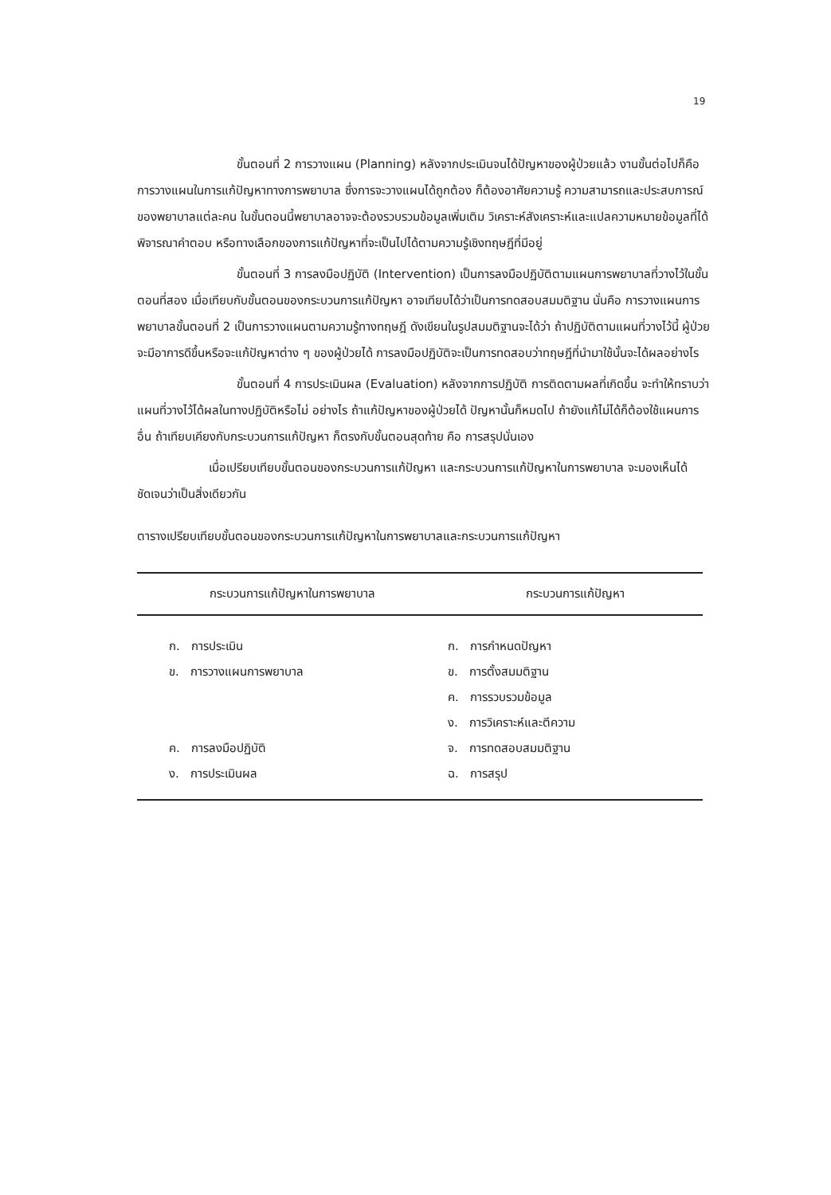19
ขั้นตอนที่ 2 การวางแผน (Planning) หลังจากประเมินจนได้ปัญหาของผู้ป่วยแล้ว งานขั้นต่อไปก็คือ การวางแผนในการแก้ปัญหาทางการพยาบาล ซึ่งการจะวางแผนได้ถูกต้อง ก็ต้องอาศัยความรู้ ความสามารถและประสบการณ์ของพยาบาลแต่ละคน ในขั้นตอนนี้พยาบาลอาจจะต้องรวบรวมข้อมูลเพิ่มเติม วิเคราะห์สังเคราะห์และแปลความหมายข้อมูลที่ได้ พิจารณาคำตอบ หรือทางเลือกของการแก้ปัญหาที่จะเป็นไปได้ตามความรู้เชิงทฤษฎีที่มีอยู่
ขั้นตอนที่ 3 การลงมือปฏิบัติ (Intervention) เป็นการลงมือปฏิบัติตามแผนการพยาบาลที่วางไว้ในขั้นตอนที่สอง เมื่อเทียบกับขั้นตอนของกระบวนการแก้ปัญหา อาจเทียบได้ว่าเป็นการทดสอบสมมติฐาน นั่นคือ การวางแผนการพยาบาลขั้นตอนที่ 2 เป็นการวางแผนตามความรู้ทางทฤษฎี ดังเขียนในรูปสมมติฐานจะได้ว่า ถ้าปฏิบัติตามแผนที่วางไว้นี้ ผู้ป่วยจะมีอาการดีขึ้นหรือจะแก้ปัญหาต่าง ๆ ของผู้ป่วยได้ การลงมือปฏิบัติจะเป็นการทดสอบว่าทฤษฎีที่นำมาใช้นั้นจะได้ผลอย่างไร
ขั้นตอนที่ 4 การประเมินผล (Evaluation) หลังจากการปฏิบัติ การติดตามผลที่เกิดขึ้น จะทำให้ทราบว่า แผนที่วางไว้ได้ผลในทางปฏิบัติหรือไม่ อย่างไร ถ้าแก้ปัญหาของผู้ป่วยได้ ปัญหานั้นก็หมดไป ถ้ายังแก้ไม่ได้ก็ต้องใช้แผนการอื่น ถ้าเทียบเคียงกับกระบวนการแก้ปัญหา ก็ตรงกับขั้นตอนสุดท้าย คือ การสรุปนั่นเอง
เมื่อเปรียบเทียบขั้นตอนของกระบวนการแก้ปัญหา และกระบวนการแก้ปัญหาในการพยาบาล จะมองเห็นได้ชัดเจนว่าเป็นสิ่งเดียวกัน
ตารางเปรียบเทียบขั้นตอนของกระบวนการแก้ปัญหาในการพยาบาลและกระบวนการแก้ปัญหา
| กระบวนการแก้ปัญหาในการพยาบาล | กระบวนการแก้ปัญหา |
| --- | --- |
| ก. การประเมิน | ก. การกำหนดปัญหา |
| ข. การวางแผนการพยาบาล | ข. การตั้งสมมติฐาน |
| | ค. การรวบรวมข้อมูล |
| | ง. การวิเคราะห์และตีความ |
| ค. การลงมือปฏิบัติ | จ. การทดสอบสมมติฐาน |
| ง. การประเมินผล | ฉ. การสรุป |